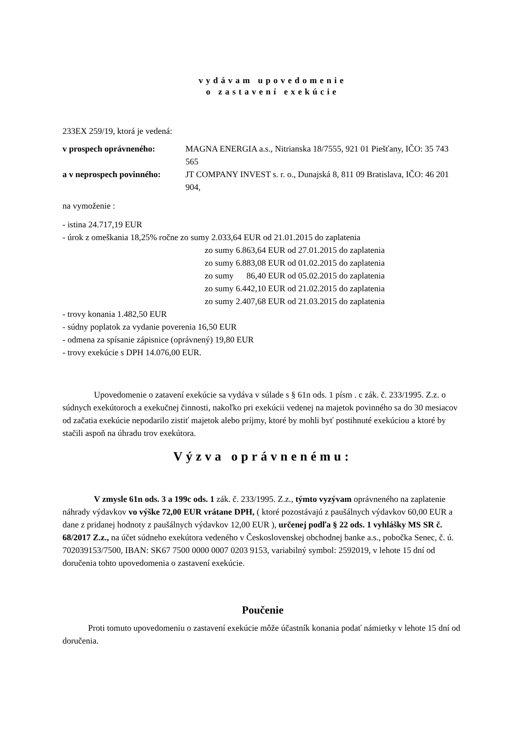vydávam upovedomenie
o zastavení exekúcie
233EX 259/19, ktorá je vedená:
v prospech oprávneného: MAGNA ENERGIA a.s., Nitrianska 18/7555, 921 01 Piešťany, IČO: 35 743 565
a v neprospech povinného:
JT COMPANY INVEST s. r. o., Dunajská 8, 811 09 Bratislava, IČO: 46 201 904,
na vymoženie :
- istina 24.717,19 EUR
- úrok z omeškania 18,25% ročne zo sumy 2.033,64 EUR od 21.01.2015 do zaplatenia
zo sumy 6.863,64 EUR od 27.01.2015 do zaplatenia
zo sumy 6.883,08 EUR od 01.02.2015 do zaplatenia
zo sumy 86,40 EUR od 05.02.2015 do zaplatenia
zo sumy 6.442,10 EUR od 21.02.2015 do zaplatenia
zo sumy 2.407,68 EUR od 21.03.2015 do zaplatenia
- trovy konania 1.482,50 EUR
- súdny poplatok za vydanie poverenia 16,50 EUR
- odmena za spísanie zápisnice (oprávnený) 19,80 EUR
- trovy exekúcie s DPH 14.076,00 EUR.
Upovedomenie o zatavení exekúcie sa vydáva v súlade s § 61n ods. 1 písm . c zák. č. 233/1995. Z.z. o súdnych exekútoroch a exekučnej činnosti, nakoľko pri exekúcii vedenej na majetok povinného sa do 30 mesiacov od začatia exekúcie nepodarilo zistiť majetok alebo príjmy, ktoré by mohli byť postihnuté exekúciou a ktoré by stačili aspoň na úhradu trov exekútora.
Výzva oprávnenému:
V zmysle 61n ods. 3 a 199c ods. 1 zák. č. 233/1995. Z.z., týmto vyzývam oprávneného na zaplatenie náhrady výdavkov vo výške 72,00 EUR vrátane DPH, ( ktoré pozostávajú z paušálnych výdavkov 60,00 EUR a dane z pridanej hodnoty z paušálnych výdavkov 12,00 EUR ), určenej podľa § 22 ods. 1 vyhlášky MS SR č. 68/2017 Z.z., na účet súdneho exekútora vedeného v Československej obchodnej banke a.s., pobočka Senec, č. ú. 702039153/7500, IBAN: SK67 7500 0000 0007 0203 9153, variabilný symbol: 2592019, v lehote 15 dní od doručenia tohto upovedomenia o zastavení exekúcie.
Poučenie
Proti tomuto upovedomeniu o zastavení exekúcie môže účastník konania podať námietky v lehote 15 dní od doručenia.